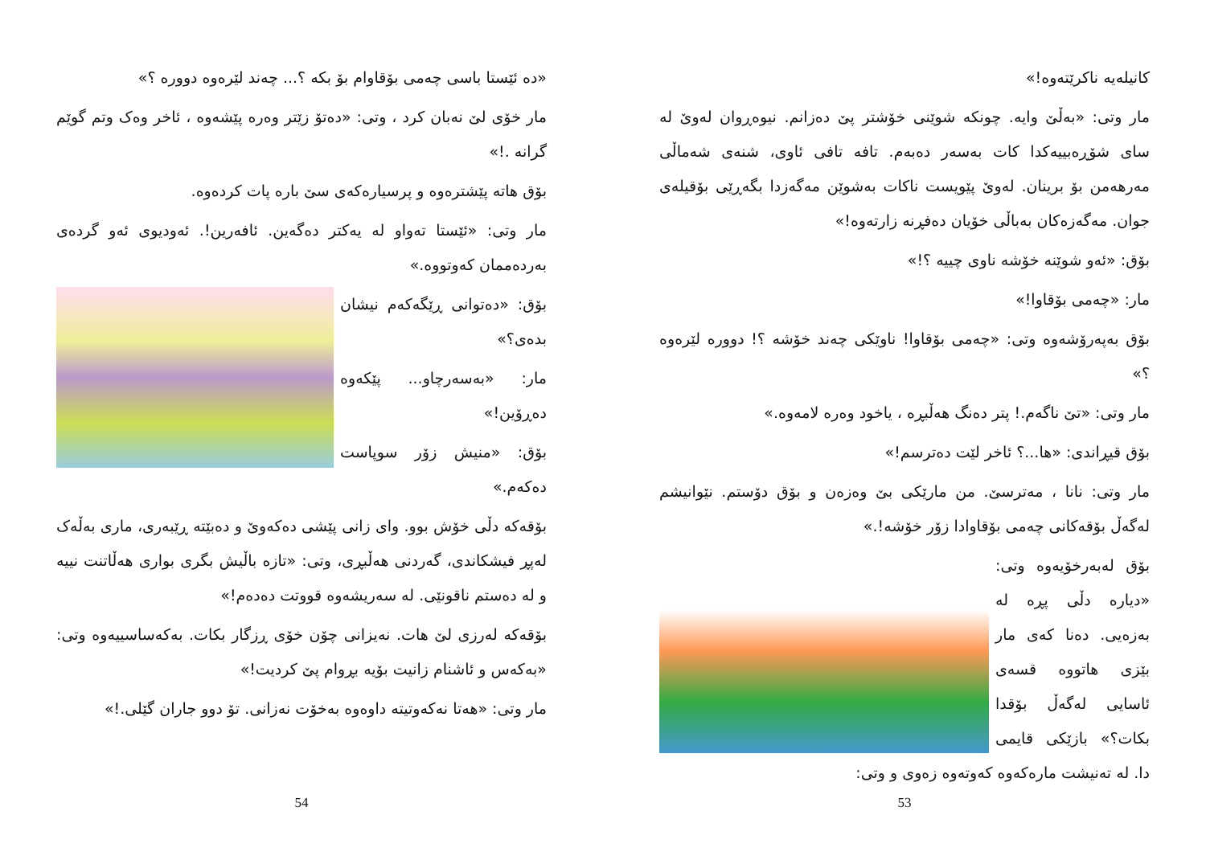«ده ئێستا باسی چەمی بۆقاوام بۆ بکه ؟... چەند لێرەوە دووره ؟»
مار خۆی لێ نەبان کرد ، وتی: «دەتۆ زێتر وەره پێشەوه ، ئاخر وەک وتم گوێم گرانه .!»
بۆق هاته پێشترەوه و پرسیارەکەی سێ باره پات کردەوه.
مار وتی: «ئێستا تەواو له یەکتر دەگەین. ئافەرین!. ئەودیوی ئەو گردەی بەردەممان کەوتووه.»
بۆق: «دەتوانی ڕێگەکەم نیشان بدەی؟»
مار: «بەسەرچاو... پێکەوه دەڕۆین!»
بۆق: «منیش زۆر سوپاست دەکەم.»
بۆقەکه دڵی خۆش بوو. وای زانی پێشی دەکەوێ و دەبێته ڕێبەری، ماری بەڵەک لەپڕ فیشکاندی، گەردنی هەڵبڕی، وتی: «تازه باڵیش بگری بواری هەڵاتنت نییه و له دەستم ناقونێی. له سەریشەوه قووتت دەدەم!»
بۆقەکه لەرزی لێ هات. نەیزانی چۆن خۆی ڕزگار بکات. بەکەساسییەوه وتی: «بەکەس و ئاشنام زانیت بۆیه بڕوام پێ کردیت!»
مار وتی: «هەتا نەکەوتیته داوەوه بەخۆت نەزانی. تۆ دوو جاران گێلی.!»
54
کانیلەیه ناکرێتەوه!»
مار وتی: «بەڵێ وایه. چونکه شوێنی خۆشتر پێ دەزانم. نیوەڕوان لەوێ له سای شۆڕەبییەکدا کات بەسەر دەبەم. تافه تافی ئاوی، شنەی شەماڵی مەرهەمن بۆ برینان. لەوێ پێویست ناکات بەشوێن مەگەزدا بگەڕێی بۆقیلەی جوان. مەگەزەکان بەباڵی خۆیان دەفڕنه زارتەوه!»
بۆق: «ئەو شوێنه خۆشه ناوی چییه ؟!»
مار: «چەمی بۆقاوا!»
بۆق بەپەرۆشەوه وتی: «چەمی بۆقاوا! ناوێکی چەند خۆشه ؟! دووره لێرەوه ؟»
مار وتی: «تێ ناگەم.! پتر دەنگ هەڵبڕه ، یاخود وەره لامەوه.»
بۆق قیڕاندی: «ها...؟ ئاخر لێت دەترسم!»
مار وتی: نانا ، مەترسێ. من مارێکی بێ وەزەن و بۆق دۆستم. نێوانیشم لەگەڵ بۆقەکانی چەمی بۆقاوادا زۆر خۆشه!.»
بۆق لەبەرخۆیەوه وتی: «دیاره دڵی پڕه له بەزەیی. دەنا کەی مار بێزی هاتووه قسەی ئاسایی لەگەڵ بۆقدا بکات؟» بازێکی قایمی دا. له تەنیشت مارەکەوه کەوتەوه زەوی و وتی:
53